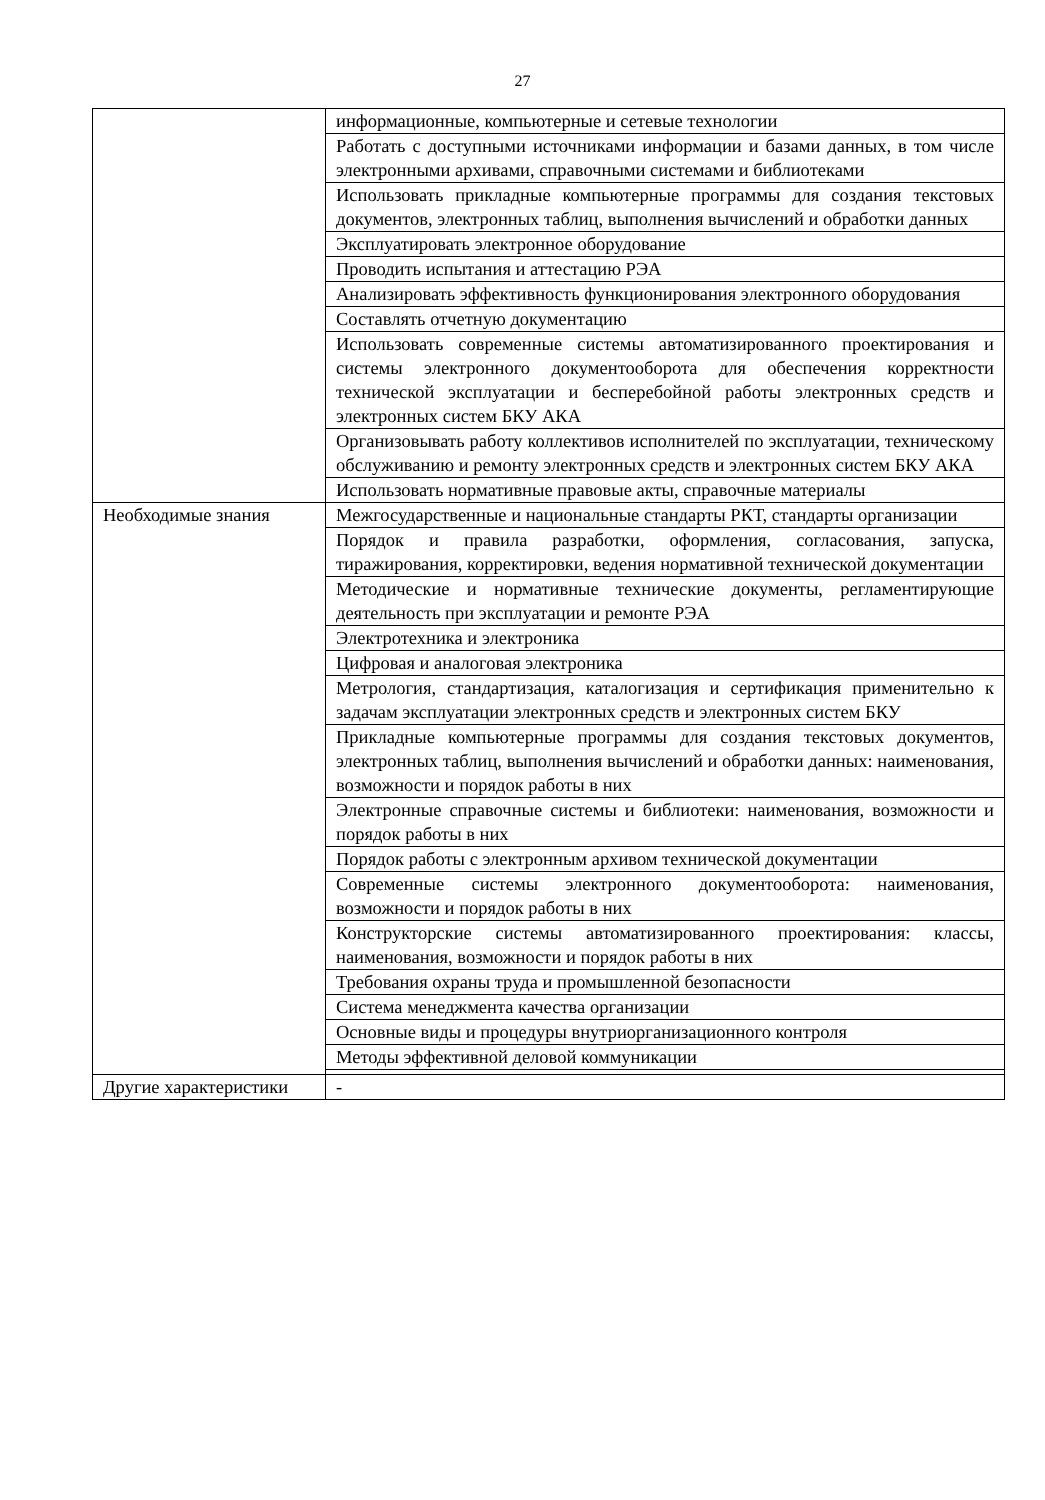27
| | информационные, компьютерные и сетевые технологии |
| | Работать с доступными источниками информации и базами данных, в том числе электронными архивами, справочными системами и библиотеками |
| | Использовать прикладные компьютерные программы для создания текстовых документов, электронных таблиц, выполнения вычислений и обработки данных |
| | Эксплуатировать электронное оборудование |
| | Проводить испытания и аттестацию РЭА |
| | Анализировать эффективность функционирования электронного оборудования |
| | Составлять отчетную документацию |
| | Использовать современные системы автоматизированного проектирования и системы электронного документооборота для обеспечения корректности технической эксплуатации и бесперебойной работы электронных средств и электронных систем БКУ АКА |
| | Организовывать работу коллективов исполнителей по эксплуатации, техническому обслуживанию и ремонту электронных средств и электронных систем БКУ АКА |
| | Использовать нормативные правовые акты, справочные материалы |
| Необходимые знания | Межгосударственные и национальные стандарты РКТ, стандарты организации |
| | Порядок и правила разработки, оформления, согласования, запуска, тиражирования, корректировки, ведения нормативной технической документации |
| | Методические и нормативные технические документы, регламентирующие деятельность при эксплуатации и ремонте РЭА |
| | Электротехника и электроника |
| | Цифровая и аналоговая электроника |
| | Метрология, стандартизация, каталогизация и сертификация применительно к задачам эксплуатации электронных средств и электронных систем БКУ |
| | Прикладные компьютерные программы для создания текстовых документов, электронных таблиц, выполнения вычислений и обработки данных: наименования, возможности и порядок работы в них |
| | Электронные справочные системы и библиотеки: наименования, возможности и порядок работы в них |
| | Порядок работы с электронным архивом технической документации |
| | Современные системы электронного документооборота: наименования, возможности и порядок работы в них |
| | Конструкторские системы автоматизированного проектирования: классы, наименования, возможности и порядок работы в них |
| | Требования охраны труда и промышленной безопасности |
| | Система менеджмента качества организации |
| | Основные виды и процедуры внутриорганизационного контроля |
| | Методы эффективной деловой коммуникации |
| Другие характеристики | - |